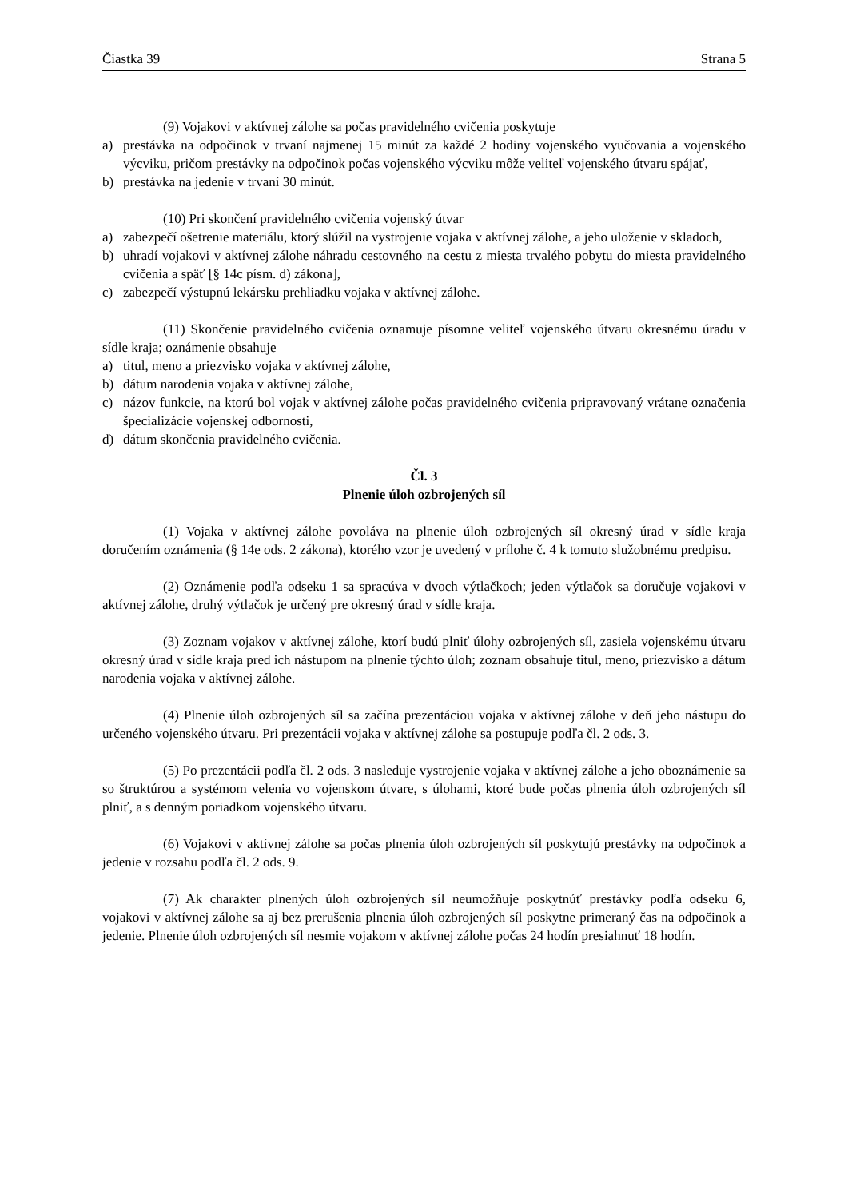Čiastka 39 Strana 5
(9) Vojakovi v aktívnej zálohe sa počas pravidelného cvičenia poskytuje
a) prestávka na odpočinok v trvaní najmenej 15 minút za každé 2 hodiny vojenského vyučovania a vojenského výcviku, pričom prestávky na odpočinok počas vojenského výcviku môže veliteľ vojenského útvaru spájať,
b) prestávka na jedenie v trvaní 30 minút.
(10) Pri skončení pravidelného cvičenia vojenský útvar
a) zabezpečí ošetrenie materiálu, ktorý slúžil na vystrojenie vojaka v aktívnej zálohe, a jeho uloženie v skladoch,
b) uhradí vojakovi v aktívnej zálohe náhradu cestovného na cestu z miesta trvalého pobytu do miesta pravidelného cvičenia a späť [§ 14c písm. d) zákona],
c) zabezpečí výstupnú lekársku prehliadku vojaka v aktívnej zálohe.
(11) Skončenie pravidelného cvičenia oznamuje písomne veliteľ vojenského útvaru okresnému úradu v sídle kraja; oznámenie obsahuje
a) titul, meno a priezvisko vojaka v aktívnej zálohe,
b) dátum narodenia vojaka v aktívnej zálohe,
c) názov funkcie, na ktorú bol vojak v aktívnej zálohe počas pravidelného cvičenia pripravovaný vrátane označenia špecializácie vojenskej odbornosti,
d) dátum skončenia pravidelného cvičenia.
Čl. 3
Plnenie úloh ozbrojených síl
(1) Vojaka v aktívnej zálohe povoláva na plnenie úloh ozbrojených síl okresný úrad v sídle kraja doručením oznámenia (§ 14e ods. 2 zákona), ktorého vzor je uvedený v prílohe č. 4 k tomuto služobnému predpisu.
(2) Oznámenie podľa odseku 1 sa spracúva v dvoch výtlačkoch; jeden výtlačok sa doručuje vojakovi v aktívnej zálohe, druhý výtlačok je určený pre okresný úrad v sídle kraja.
(3) Zoznam vojakov v aktívnej zálohe, ktorí budú plniť úlohy ozbrojených síl, zasiela vojenskému útvaru okresný úrad v sídle kraja pred ich nástupom na plnenie týchto úloh; zoznam obsahuje titul, meno, priezvisko a dátum narodenia vojaka v aktívnej zálohe.
(4) Plnenie úloh ozbrojených síl sa začína prezentáciou vojaka v aktívnej zálohe v deň jeho nástupu do určeného vojenského útvaru. Pri prezentácii vojaka v aktívnej zálohe sa postupuje podľa čl. 2 ods. 3.
(5) Po prezentácii podľa čl. 2 ods. 3 nasleduje vystrojenie vojaka v aktívnej zálohe a jeho oboznámenie sa so štruktúrou a systémom velenia vo vojenskom útvare, s úlohami, ktoré bude počas plnenia úloh ozbrojených síl plniť, a s denným poriadkom vojenského útvaru.
(6) Vojakovi v aktívnej zálohe sa počas plnenia úloh ozbrojených síl poskytujú prestávky na odpočinok a jedenie v rozsahu podľa čl. 2 ods. 9.
(7) Ak charakter plnených úloh ozbrojených síl neumožňuje poskytnúť prestávky podľa odseku 6, vojakovi v aktívnej zálohe sa aj bez prerušenia plnenia úloh ozbrojených síl poskytne primeraný čas na odpočinok a jedenie. Plnenie úloh ozbrojených síl nesmie vojakom v aktívnej zálohe počas 24 hodín presiahnuť 18 hodín.